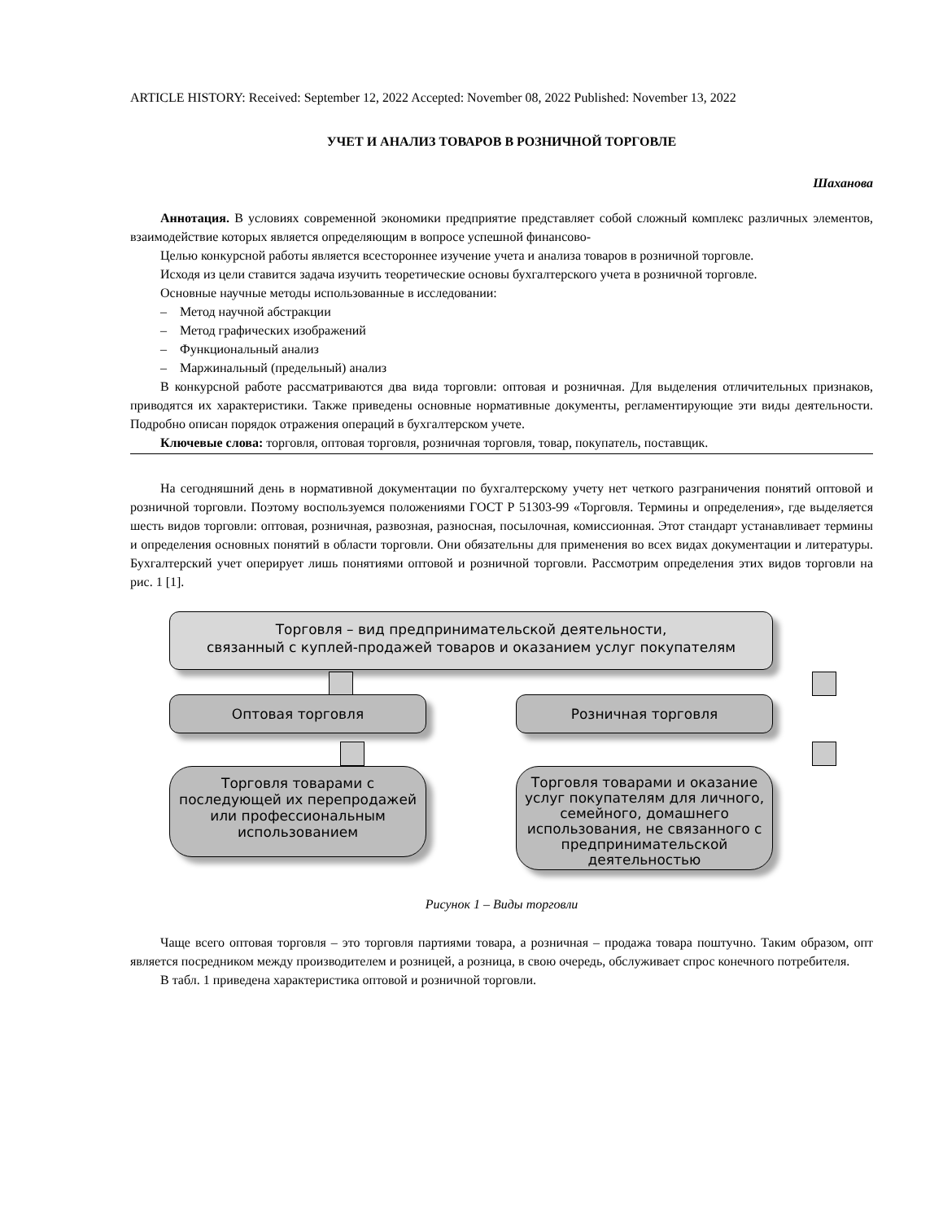ARTICLE HISTORY: Received: September 12, 2022 Accepted: November 08, 2022 Published: November 13, 2022
УЧЕТ И АНАЛИЗ ТОВАРОВ В РОЗНИЧНОЙ ТОРГОВЛЕ
Шаханова
Аннотация. В условиях современной экономики предприятие представляет собой сложный комплекс различных элементов, взаимодействие которых является определяющим в вопросе успешной финансово-
Целью конкурсной работы является всестороннее изучение учета и анализа товаров в розничной торговле.
Исходя из цели ставится задача изучить теоретические основы бухгалтерского учета в розничной торговле.
Основные научные методы использованные в исследовании:
– Метод научной абстракции
– Метод графических изображений
– Функциональный анализ
– Маржинальный (предельный) анализ
В конкурсной работе рассматриваются два вида торговли: оптовая и розничная. Для выделения отличительных признаков, приводятся их характеристики. Также приведены основные нормативные документы, регламентирующие эти виды деятельности. Подробно описан порядок отражения операций в бухгалтерском учете.
Ключевые слова: торговля, оптовая торговля, розничная торговля, товар, покупатель, поставщик.
На сегодняшний день в нормативной документации по бухгалтерскому учету нет четкого разграничения понятий оптовой и розничной торговли. Поэтому воспользуемся положениями ГОСТ Р 51303-99 «Торговля. Термины и определения», где выделяется шесть видов торговли: оптовая, розничная, развозная, разносная, посылочная, комиссионная. Этот стандарт устанавливает термины и определения основных понятий в области торговли. Они обязательны для применения во всех видах документации и литературы. Бухгалтерский учет оперирует лишь понятиями оптовой и розничной торговли. Рассмотрим определения этих видов торговли на рис. 1 [1].
Торговля – вид предпринимательской деятельности,
связанный с куплей-продажей товаров и оказанием услуг покупателям
Оптовая торговля Розничная торговля
Торговля товарами с последующей их перепродажей или профессиональным использованием
Торговля товарами и оказание услуг покупателям для личного, семейного, домашнего использования, не связанного с предпринимательской деятельностью
Рисунок 1 – Виды торговли
Чаще всего оптовая торговля – это торговля партиями товара, а розничная – продажа товара поштучно. Таким образом, опт является посредником между производителем и розницей, а розница, в свою очередь, обслуживает спрос конечного потребителя.
В табл. 1 приведена характеристика оптовой и розничной торговли.